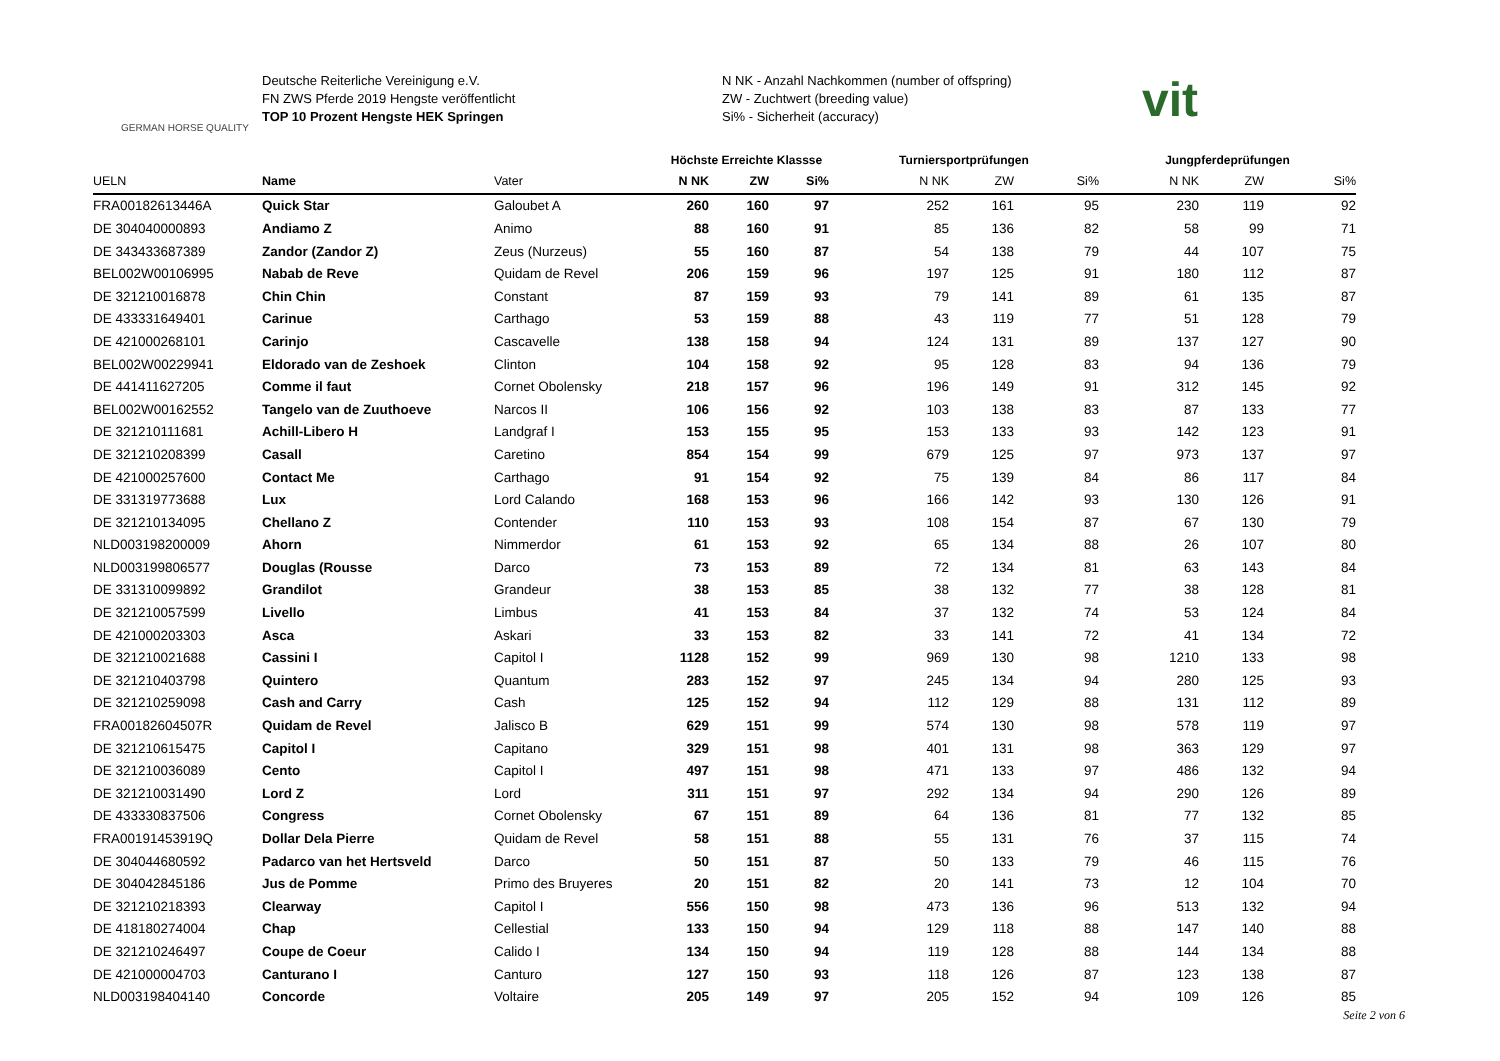GERMAN HORSE QUALITY
Deutsche Reiterliche Vereinigung e.V.
FN ZWS Pferde 2019 Hengste veröffentlicht
TOP 10 Prozent Hengste HEK Springen
N NK - Anzahl Nachkommen (number of offspring)
ZW - Zuchtwert (breeding value)
Si% - Sicherheit (accuracy)
vit
| | | | Höchste Erreichte Klassse | | | Turniersportprüfungen | | | Jungpferdeprüfungen | | |
| --- | --- | --- | --- | --- | --- | --- | --- | --- | --- | --- | --- |
| UELN | Name | Vater | N NK | ZW | Si% | N NK | ZW | Si% | N NK | ZW | Si% |
| FRA00182613446A | Quick Star | Galoubet A | 260 | 160 | 97 | 252 | 161 | 95 | 230 | 119 | 92 |
| DE 304040000893 | Andiamo Z | Animo | 88 | 160 | 91 | 85 | 136 | 82 | 58 | 99 | 71 |
| DE 343433687389 | Zandor (Zandor Z) | Zeus (Nurzeus) | 55 | 160 | 87 | 54 | 138 | 79 | 44 | 107 | 75 |
| BEL002W00106995 | Nabab de Reve | Quidam de Revel | 206 | 159 | 96 | 197 | 125 | 91 | 180 | 112 | 87 |
| DE 321210016878 | Chin Chin | Constant | 87 | 159 | 93 | 79 | 141 | 89 | 61 | 135 | 87 |
| DE 433331649401 | Carinue | Carthago | 53 | 159 | 88 | 43 | 119 | 77 | 51 | 128 | 79 |
| DE 421000268101 | Carinjo | Cascavelle | 138 | 158 | 94 | 124 | 131 | 89 | 137 | 127 | 90 |
| BEL002W00229941 | Eldorado van de Zeshoek | Clinton | 104 | 158 | 92 | 95 | 128 | 83 | 94 | 136 | 79 |
| DE 441411627205 | Comme il faut | Cornet Obolensky | 218 | 157 | 96 | 196 | 149 | 91 | 312 | 145 | 92 |
| BEL002W00162552 | Tangelo van de Zuuthoeve | Narcos II | 106 | 156 | 92 | 103 | 138 | 83 | 87 | 133 | 77 |
| DE 321210111681 | Achill-Libero H | Landgraf I | 153 | 155 | 95 | 153 | 133 | 93 | 142 | 123 | 91 |
| DE 321210208399 | Casall | Caretino | 854 | 154 | 99 | 679 | 125 | 97 | 973 | 137 | 97 |
| DE 421000257600 | Contact Me | Carthago | 91 | 154 | 92 | 75 | 139 | 84 | 86 | 117 | 84 |
| DE 331319773688 | Lux | Lord Calando | 168 | 153 | 96 | 166 | 142 | 93 | 130 | 126 | 91 |
| DE 321210134095 | Chellano Z | Contender | 110 | 153 | 93 | 108 | 154 | 87 | 67 | 130 | 79 |
| NLD003198200009 | Ahorn | Nimmerdor | 61 | 153 | 92 | 65 | 134 | 88 | 26 | 107 | 80 |
| NLD003199806577 | Douglas (Rousse | Darco | 73 | 153 | 89 | 72 | 134 | 81 | 63 | 143 | 84 |
| DE 331310099892 | Grandilot | Grandeur | 38 | 153 | 85 | 38 | 132 | 77 | 38 | 128 | 81 |
| DE 321210057599 | Livello | Limbus | 41 | 153 | 84 | 37 | 132 | 74 | 53 | 124 | 84 |
| DE 421000203303 | Asca | Askari | 33 | 153 | 82 | 33 | 141 | 72 | 41 | 134 | 72 |
| DE 321210021688 | Cassini I | Capitol I | 1128 | 152 | 99 | 969 | 130 | 98 | 1210 | 133 | 98 |
| DE 321210403798 | Quintero | Quantum | 283 | 152 | 97 | 245 | 134 | 94 | 280 | 125 | 93 |
| DE 321210259098 | Cash and Carry | Cash | 125 | 152 | 94 | 112 | 129 | 88 | 131 | 112 | 89 |
| FRA00182604507R | Quidam de Revel | Jalisco B | 629 | 151 | 99 | 574 | 130 | 98 | 578 | 119 | 97 |
| DE 321210615475 | Capitol I | Capitano | 329 | 151 | 98 | 401 | 131 | 98 | 363 | 129 | 97 |
| DE 321210036089 | Cento | Capitol I | 497 | 151 | 98 | 471 | 133 | 97 | 486 | 132 | 94 |
| DE 321210031490 | Lord Z | Lord | 311 | 151 | 97 | 292 | 134 | 94 | 290 | 126 | 89 |
| DE 433330837506 | Congress | Cornet Obolensky | 67 | 151 | 89 | 64 | 136 | 81 | 77 | 132 | 85 |
| FRA00191453919Q | Dollar Dela Pierre | Quidam de Revel | 58 | 151 | 88 | 55 | 131 | 76 | 37 | 115 | 74 |
| DE 304044680592 | Padarco van het Hertsveld | Darco | 50 | 151 | 87 | 50 | 133 | 79 | 46 | 115 | 76 |
| DE 304042845186 | Jus de Pomme | Primo des Bruyeres | 20 | 151 | 82 | 20 | 141 | 73 | 12 | 104 | 70 |
| DE 321210218393 | Clearway | Capitol I | 556 | 150 | 98 | 473 | 136 | 96 | 513 | 132 | 94 |
| DE 418180274004 | Chap | Cellestial | 133 | 150 | 94 | 129 | 118 | 88 | 147 | 140 | 88 |
| DE 321210246497 | Coupe de Coeur | Calido I | 134 | 150 | 94 | 119 | 128 | 88 | 144 | 134 | 88 |
| DE 421000004703 | Canturano I | Canturo | 127 | 150 | 93 | 118 | 126 | 87 | 123 | 138 | 87 |
| NLD003198404140 | Concorde | Voltaire | 205 | 149 | 97 | 205 | 152 | 94 | 109 | 126 | 85 |
Seite 2 von 6